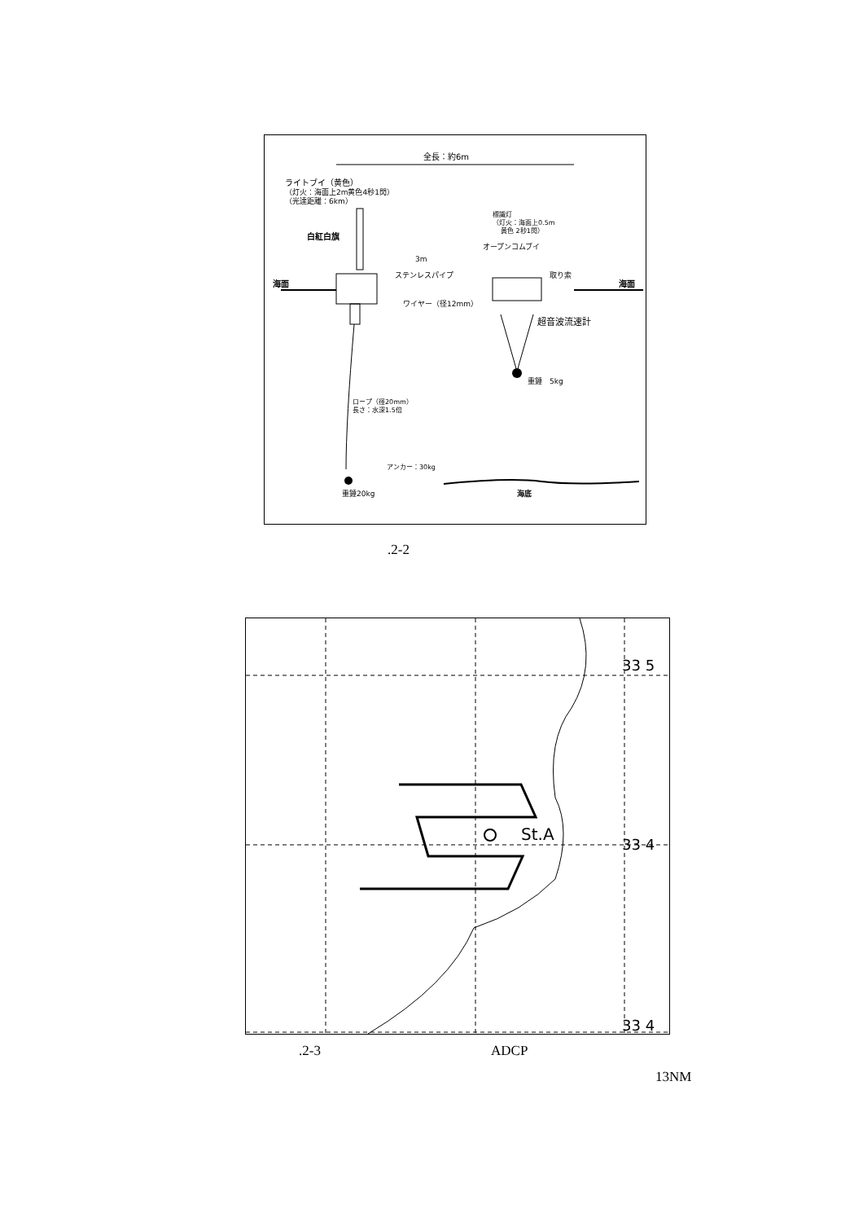全長：約6m
ライトブイ（黄色）
（灯火：海面上2m黄色4秒1閃）
（光達距離：6km）
白紅白旗
海面
ステンレスパイプ
ワイヤー（径12mm）
3m
オープンコムブイ
標識灯
（灯火：海面上0.5m
黄色 2秒1閃）
重錘　5kg
超音波流速計
取り索
海面
ロープ（径20mm）
長さ：水深1.5倍
アンカー：30kg
重錘20kg
海底
.2-2
St.A
33 5
33 4
33 4
.2-3 ADCP
13NM